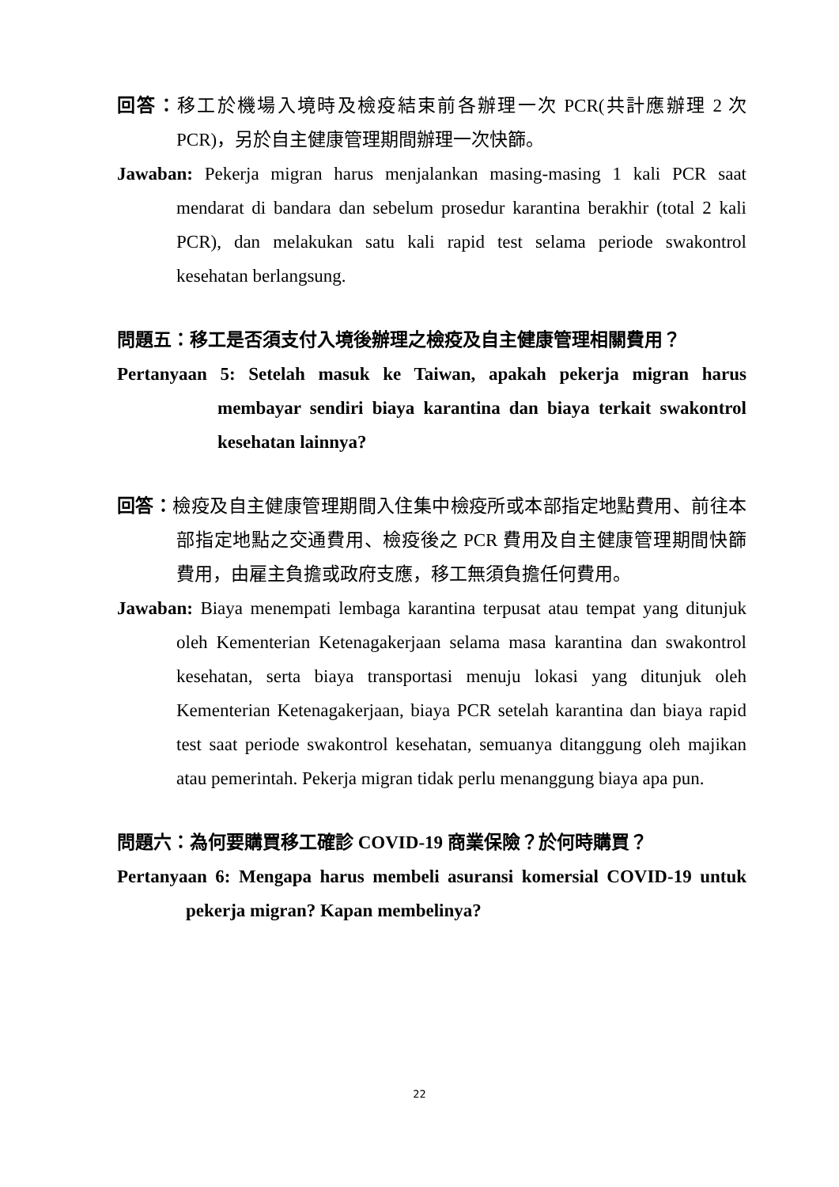回答：移工於機場入境時及檢疫結束前各辦理一次 PCR(共計應辦理 2 次 PCR)，另於自主健康管理期間辦理一次快篩。
Jawaban: Pekerja migran harus menjalankan masing-masing 1 kali PCR saat mendarat di bandara dan sebelum prosedur karantina berakhir (total 2 kali PCR), dan melakukan satu kali rapid test selama periode swakontrol kesehatan berlangsung.
問題五：移工是否須支付入境後辦理之檢疫及自主健康管理相關費用？
Pertanyaan 5: Setelah masuk ke Taiwan, apakah pekerja migran harus membayar sendiri biaya karantina dan biaya terkait swakontrol kesehatan lainnya?
回答：檢疫及自主健康管理期間入住集中檢疫所或本部指定地點費用、前往本部指定地點之交通費用、檢疫後之 PCR 費用及自主健康管理期間快篩費用，由雇主負擔或政府支應，移工無須負擔任何費用。
Jawaban: Biaya menempati lembaga karantina terpusat atau tempat yang ditunjuk oleh Kementerian Ketenagakerjaan selama masa karantina dan swakontrol kesehatan, serta biaya transportasi menuju lokasi yang ditunjuk oleh Kementerian Ketenagakerjaan, biaya PCR setelah karantina dan biaya rapid test saat periode swakontrol kesehatan, semuanya ditanggung oleh majikan atau pemerintah. Pekerja migran tidak perlu menanggung biaya apa pun.
問題六：為何要購買移工確診 COVID-19 商業保險？於何時購買？
Pertanyaan 6: Mengapa harus membeli asuransi komersial COVID-19 untuk pekerja migran? Kapan membelinya?
22